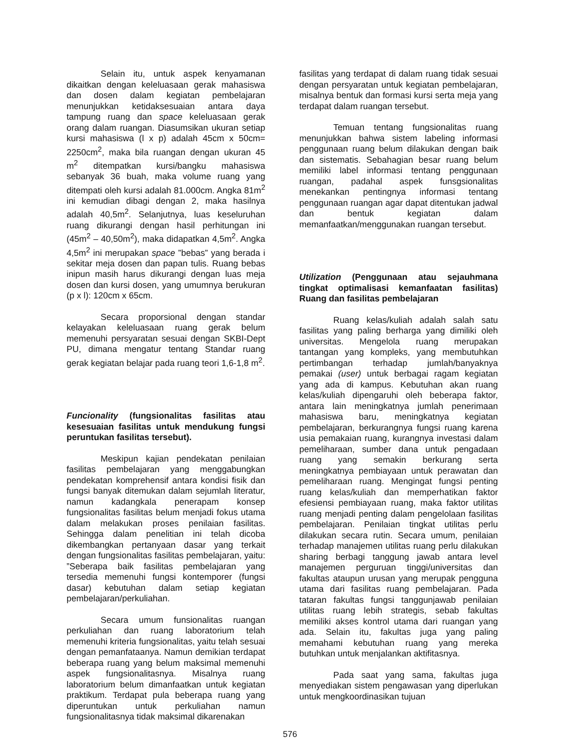Selain itu, untuk aspek kenyamanan dikaitkan dengan keleluasaan gerak mahasiswa dan dosen dalam kegiatan pembelajaran menunjukkan ketidaksesuaian antara daya tampung ruang dan space keleluasaan gerak orang dalam ruangan. Diasumsikan ukuran setiap kursi mahasiswa (l x p) adalah 45cm x 50cm= 2250cm<sup>2</sup>, maka bila ruangan dengan ukuran 45 m<sup>2</sup> ditempatkan kursi/bangku mahasiswa sebanyak 36 buah, maka volume ruang yang ditempati oleh kursi adalah 81.000cm. Angka 81m<sup>2</sup> ini kemudian dibagi dengan 2, maka hasilnya adalah 40,5m<sup>2</sup>. Selanjutnya, luas keseluruhan ruang dikurangi dengan hasil perhitungan ini (45m<sup>2</sup> – 40,50m<sup>2</sup>), maka didapatkan 4,5m<sup>2</sup>. Angka 4,5m<sup>2</sup> ini merupakan space ”bebas” yang berada i sekitar meja dosen dan papan tulis. Ruang bebas inipun masih harus dikurangi dengan luas meja dosen dan kursi dosen, yang umumnya berukuran (p x l): 120cm x 65cm.
Secara proporsional dengan standar kelayakan keleluasaan ruang gerak belum memenuhi persyaratan sesuai dengan SKBI-Dept PU, dimana mengatur tentang Standar ruang gerak kegiatan belajar pada ruang teori 1,6-1,8 m<sup>2</sup>.
Funcionality (fungsionalitas fasilitas atau kesesuaian fasilitas untuk mendukung fungsi peruntukan fasilitas tersebut).
Meskipun kajian pendekatan penilaian fasilitas pembelajaran yang menggabungkan pendekatan komprehensif antara kondisi fisik dan fungsi banyak ditemukan dalam sejumlah literatur, namun kadangkala penerapam konsep fungsionalitas fasilitas belum menjadi fokus utama dalam melakukan proses penilaian fasilitas. Sehingga dalam penelitian ini telah dicoba dikembangkan pertanyaan dasar yang terkait dengan fungsionalitas fasilitas pembelajaran, yaitu: ”Seberapa baik fasilitas pembelajaran yang tersedia memenuhi fungsi kontemporer (fungsi dasar) kebutuhan dalam setiap kegiatan pembelajaran/perkuliahan.
Secara umum funsionalitas ruangan perkuliahan dan ruang laboratorium telah memenuhi kriteria fungsionalitas, yaitu telah sesuai dengan pemanfataanya. Namun demikian terdapat beberapa ruang yang belum maksimal memenuhi aspek fungsionalitasnya. Misalnya ruang laboratorium belum dimanfaatkan untuk kegiatan praktikum. Terdapat pula beberapa ruang yang diperuntukan untuk perkuliahan namun fungsionalitasnya tidak maksimal dikarenakan
fasilitas yang terdapat di dalam ruang tidak sesuai dengan persyaratan untuk kegiatan pembelajaran, misalnya bentuk dan formasi kursi serta meja yang terdapat dalam ruangan tersebut.
Temuan tentang fungsionalitas ruang menunjukkan bahwa sistem labeling informasi penggunaan ruang belum dilakukan dengan baik dan sistematis. Sebahagian besar ruang belum memiliki label informasi tentang penggunaan ruangan, padahal aspek funsgsionalitas menekankan pentingnya informasi tentang penggunaan ruangan agar dapat ditentukan jadwal dan bentuk kegiatan dalam memanfaatkan/menggunakan ruangan tersebut.
Utilization (Penggunaan atau sejauhmana tingkat optimalisasi kemanfaatan fasilitas) Ruang dan fasilitas pembelajaran
Ruang kelas/kuliah adalah salah satu fasilitas yang paling berharga yang dimiliki oleh universitas. Mengelola ruang merupakan tantangan yang kompleks, yang membutuhkan pertimbangan terhadap jumlah/banyaknya pemakai (user) untuk berbagai ragam kegiatan yang ada di kampus. Kebutuhan akan ruang kelas/kuliah dipengaruhi oleh beberapa faktor, antara lain meningkatnya jumlah penerimaan mahasiswa baru, meningkatnya kegiatan pembelajaran, berkurangnya fungsi ruang karena usia pemakaian ruang, kurangnya investasi dalam pemeliharaan, sumber dana untuk pengadaan ruang yang semakin berkurang serta meningkatnya pembiayaan untuk perawatan dan pemeliharaan ruang. Mengingat fungsi penting ruang kelas/kuliah dan memperhatikan faktor efesiensi pembiayaan ruang, maka faktor utilitas ruang menjadi penting dalam pengelolaan fasilitas pembelajaran. Penilaian tingkat utilitas perlu dilakukan secara rutin. Secara umum, penilaian terhadap manajemen utilitas ruang perlu dilakukan sharing berbagi tanggung jawab antara level manajemen perguruan tinggi/universitas dan fakultas ataupun urusan yang merupak pengguna utama dari fasilitas ruang pembelajaran. Pada tataran fakultas fungsi tanggunjawab penilaian utilitas ruang lebih strategis, sebab fakultas memiliki akses kontrol utama dari ruangan yang ada. Selain itu, fakultas juga yang paling memahami kebutuhan ruang yang mereka butuhkan untuk menjalankan aktifitasnya.
Pada saat yang sama, fakultas juga menyediakan sistem pengawasan yang diperlukan untuk mengkoordinasikan tujuan
576